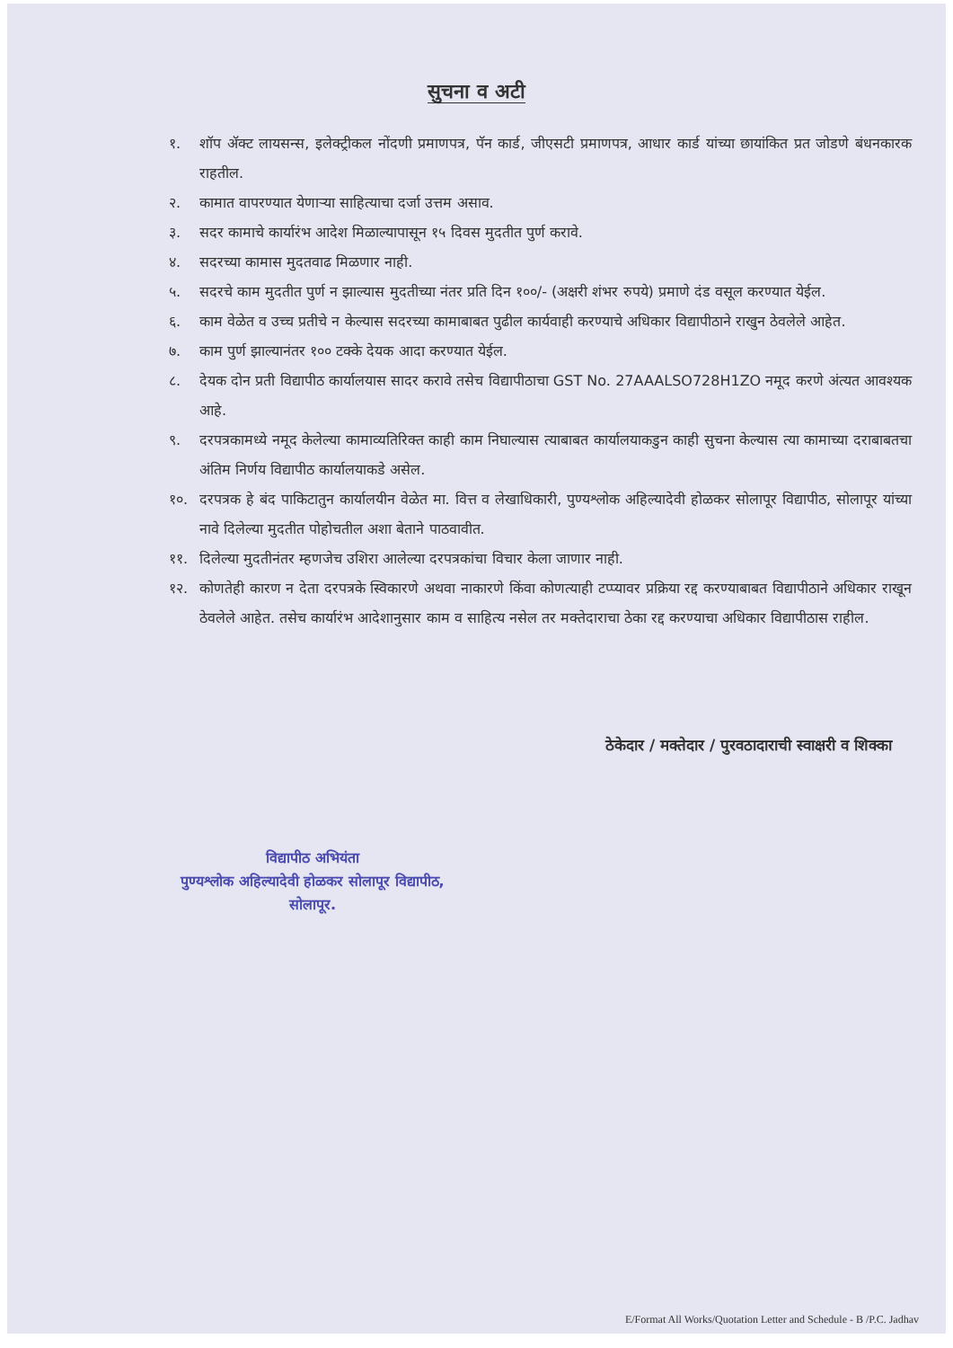सुचना व अटी
१. शॉप ॲक्ट लायसन्स, इलेक्ट्रीकल नोंदणी प्रमाणपत्र, पॅन कार्ड, जीएसटी प्रमाणपत्र, आधार कार्ड यांच्या छायांकित प्रत जोडणे बंधनकारक राहतील.
२. कामात वापरण्यात येणाऱ्या साहित्याचा दर्जा उत्तम असाव.
३. सदर कामाचे कार्यारंभ आदेश मिळाल्यापासून १५ दिवस मुदतीत पुर्ण करावे.
४. सदरच्या कामास मुदतवाढ मिळणार नाही.
५. सदरचे काम मुदतीत पुर्ण न झाल्यास मुदतीच्या नंतर प्रति दिन १००/- (अक्षरी शंभर रुपये) प्रमाणे दंड वसूल करण्यात येईल.
६. काम वेळेत व उच्च प्रतीचे न केल्यास सदरच्या कामाबाबत पुढील कार्यवाही करण्याचे अधिकार विद्यापीठाने राखुन ठेवलेले आहेत.
७. काम पुर्ण झाल्यानंतर १०० टक्के देयक आदा करण्यात येईल.
८. देयक दोन प्रती विद्यापीठ कार्यालयास सादर करावे तसेच विद्यापीठाचा GST No. 27AAALSO728H1ZO नमूद करणे अंत्यत आवश्यक आहे.
९. दरपत्रकामध्ये नमूद केलेल्या कामाव्यतिरिक्त काही काम निघाल्यास त्याबाबत कार्यालयाकडुन काही सुचना केल्यास त्या कामाच्या दराबाबतचा अंतिम निर्णय विद्यापीठ कार्यालयाकडे असेल.
१०. दरपत्रक हे बंद पाकिटातुन कार्यालयीन वेळेत मा. वित्त व लेखाधिकारी, पुण्यश्लोक अहिल्यादेवी होळकर सोलापूर विद्यापीठ, सोलापूर यांच्या नावे दिलेल्या मुदतीत पोहोचतील अशा बेताने पाठवावीत.
११. दिलेल्या मुदतीनंतर म्हणजेच उशिरा आलेल्या दरपत्रकांचा विचार केला जाणार नाही.
१२. कोणतेही कारण न देता दरपत्रके स्विकारणे अथवा नाकारणे किंवा कोणत्याही टप्प्यावर प्रक्रिया रद्द करण्याबाबत विद्यापीठाने अधिकार राखून ठेवलेले आहेत. तसेच कार्यारंभ आदेशानुसार काम व साहित्य नसेल तर मक्तेदाराचा ठेका रद्द करण्याचा अधिकार विद्यापीठास राहील.
ठेकेदार / मक्तेदार / पुरवठादाराची स्वाक्षरी व शिक्का
विद्यापीठ अभियंता
पुण्यश्लोक अहिल्यादेवी होळकर सोलापूर विद्यापीठ,
सोलापूर.
E/Format All Works/Quotation Letter and Schedule - B /P.C. Jadhav